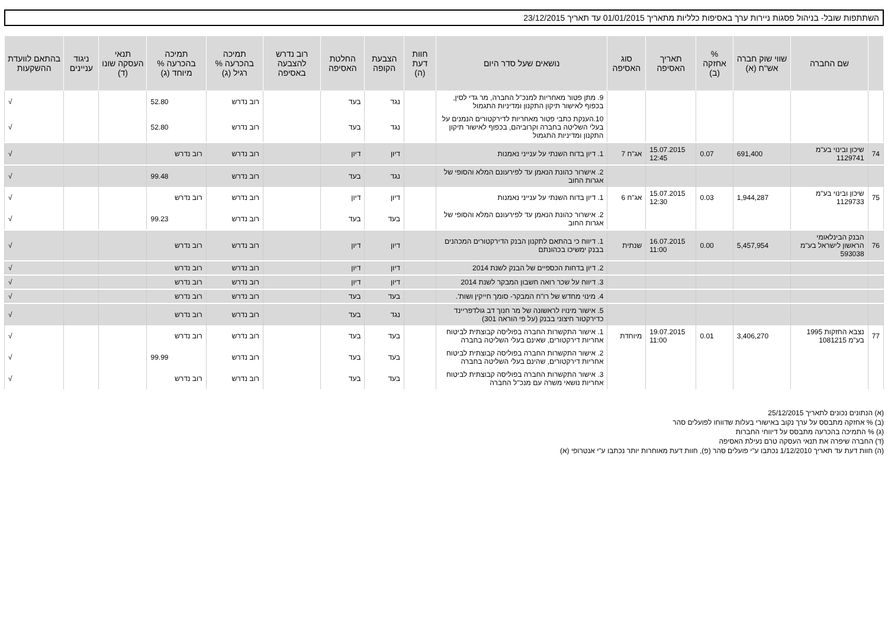השתתפות שובל- בניהול פסגות ניירות ערך באסיפות כלליות מתאריך 01/01/2015 עד תאריך 23/12/2015
| | שם החברה | שווי שוק חברה אש"ח (א) | % אחזקה (ב) | תאריך האסיפה | סוג האסיפה | נושאים שעל סדר היום | חוות דעת (ה) | הצבעת הקופה | החלטת האסיפה | רוב נדרש להצבעה באסיפה | תמיכה בהכרעה % רגיל (ג) | תמיכה בהכרעה % מיוחד (ג) | תנאי העסקה שונו (ד) | ניגוד עניינים | בהתאם לוועדת ההשקעות |
| --- | --- | --- | --- | --- | --- | --- | --- | --- | --- | --- | --- | --- | --- | --- | --- |
| | | | | | | 9. מתן פטור מאחריות למנכ"ל החברה, מר גדי לסין, בכפוף לאישור תיקון התקנון ומדיניות התגמול | | נגד | בעד | | רוב נדרש | 52.80 | | | √ |
| | | | | | | 10.הענקת כתבי פטור מאחריות לדירקטורים הנמנים על בעלי השליטה בחברה וקרוביהם, בכפוף לאישור תיקון התקנון ומדיניות התגמול | | נגד | בעד | | רוב נדרש | 52.80 | | | √ |
| 74 | שיכון ובינוי בע"מ 1129741 | 691,400 | 0.07 | 15.07.2015 12:45 | אג"ח 7 | 1. דיון בדוח השנתי על ענייני נאמנות | | דיון | דיון | | רוב נדרש | רוב נדרש | | | √ |
| | | | | | | 2. אישרור כהונת הנאמן עד לפירעונם המלא והסופי של אגרות החוב | | נגד | בעד | | רוב נדרש | 99.48 | | | √ |
| 75 | שיכון ובינוי בע"מ 1129733 | 1,944,287 | 0.03 | 15.07.2015 12:30 | אג"ח 6 | 1. דיון בדוח השנתי על ענייני נאמנות | | דיון | דיון | | רוב נדרש | רוב נדרש | | | √ |
| | | | | | | 2. אישרור כהונת הנאמן עד לפירעונם המלא והסופי של אגרות החוב | | בעד | בעד | | רוב נדרש | 99.23 | | | √ |
| 76 | הבנק הבינלאומי הראשון לישראל בע"מ 593038 | 5,457,954 | 0.00 | 16.07.2015 11:00 | שנתית | 1. דיווח כי בהתאם לתקנון הבנק הדירקטורים המכהנים בבנק ימשיכו בכהונתם | | דיון | דיון | | רוב נדרש | רוב נדרש | | | √ |
| | | | | | | 2. דיון בדחות הכספיים של הבנק לשנת 2014 | | דיון | דיון | | רוב נדרש | רוב נדרש | | | √ |
| | | | | | | 3. דיווח על שכר רואה חשבון המבקר לשנת 2014 | | דיון | דיון | | רוב נדרש | רוב נדרש | | | √ |
| | | | | | | 4. מינוי מחדש של רו"ח המבקר- סומך חייקין ושות'. | | בעד | בעד | | רוב נדרש | רוב נדרש | | | √ |
| | | | | | | 5. אישור מינויו לראשונה של מר חנוך דב גולדפריינד כדירקטור חיצוני בבנק (על פי הוראה 301) | | נגד | בעד | | רוב נדרש | רוב נדרש | | | √ |
| 77 | נצבא החזקות 1995 בע"מ 1081215 | 3,406,270 | 0.01 | 19.07.2015 11:00 | מיוחדת | 1. אישור התקשרות החברה בפוליסה קבוצתית לביטוח אחריות דירקטורים, שאינם בעלי השליטה בחברה | | בעד | בעד | | רוב נדרש | רוב נדרש | | | √ |
| | | | | | | 2. אישור התקשרות החברה בפוליסה קבוצתית לביטוח אחריות דירקטורים, שהינם בעלי השליטה בחברה | | בעד | בעד | | רוב נדרש | 99.99 | | | √ |
| | | | | | | 3. אישור התקשרות החברה בפוליסה קבוצתית לביטוח אחריות נושאי משרה עם מנכ"ל החברה | | בעד | בעד | | רוב נדרש | רוב נדרש | | | √ |
(א) הנתונים נכונים לתאריך 25/12/2015
(ב) % אחזקה מתבסס על ערך נקוב באישורי בעלות שדווחו לפועלים סהר
(ג) % התמיכה בהכרעה מתבסס על דיווחי החברות
(ד) החברה שיפרה את תנאי העסקה טרם נעילת האסיפה
(ה) חוות דעת עד תאריך 1/12/2010 נכתבו ע"י פועלים סהר (פ), חוות דעת מאוחרות יותר נכתבו ע"י אנטרופי (א)